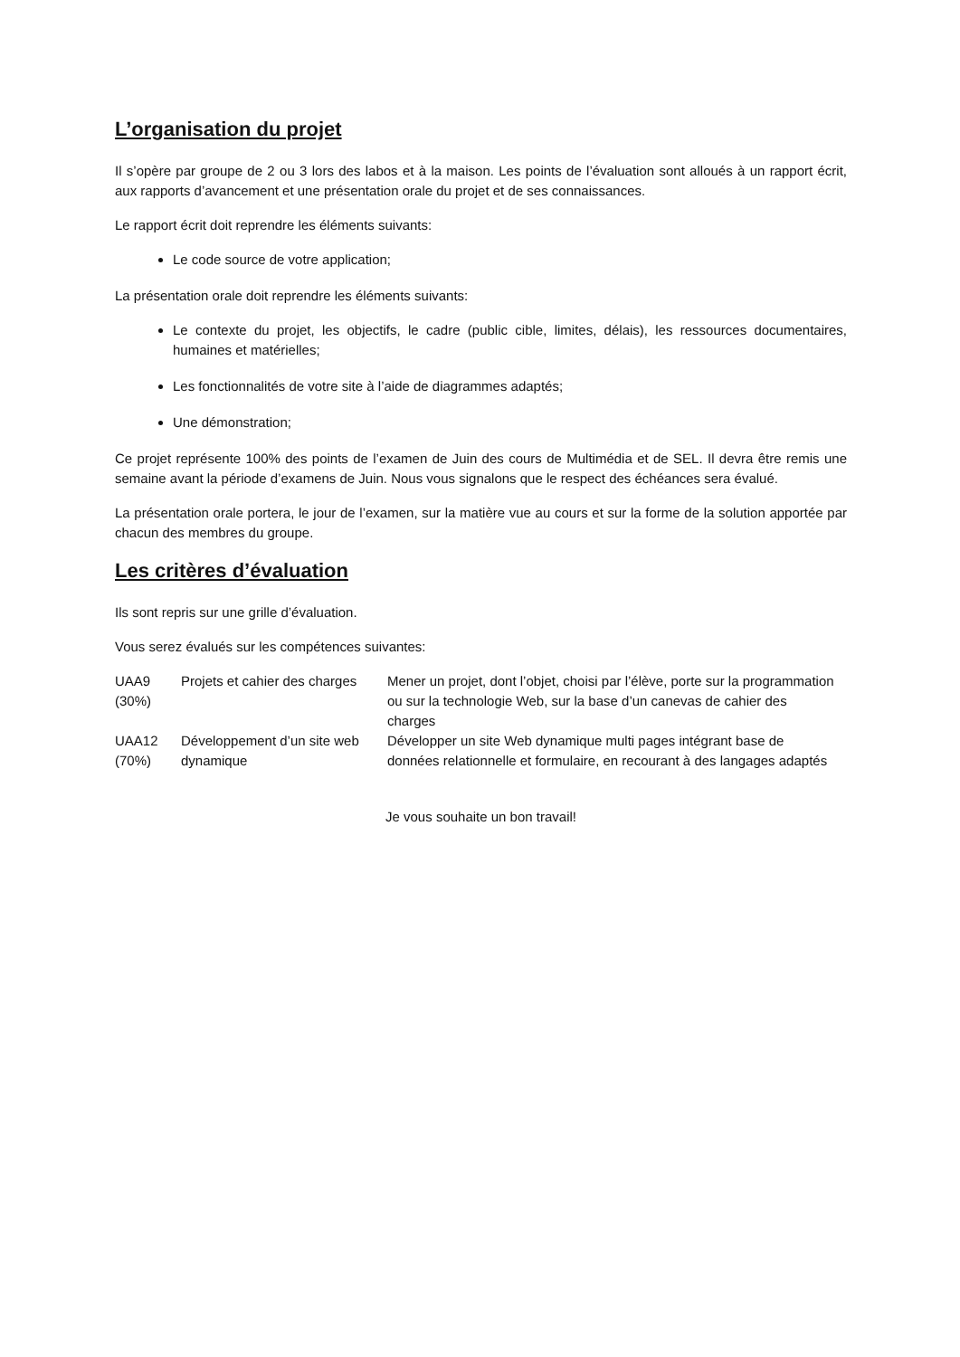L’organisation du projet
Il s’opère par groupe de 2 ou 3 lors des labos et à la maison. Les points de l’évaluation sont alloués à un rapport écrit, aux rapports d’avancement et une présentation orale du projet et de ses connaissances.
Le rapport écrit doit reprendre les éléments suivants:
Le code source de votre application;
La présentation orale doit reprendre les éléments suivants:
Le contexte du projet, les objectifs, le cadre (public cible, limites, délais), les ressources documentaires, humaines et matérielles;
Les fonctionnalités de votre site à l’aide de diagrammes adaptés;
Une démonstration;
Ce projet représente 100% des points de l’examen de Juin des cours de Multimédia et de SEL. Il devra être remis une semaine avant la période d’examens de Juin. Nous vous signalons que le respect des échéances sera évalué.
La présentation orale portera, le jour de l’examen, sur la matière vue au cours et sur la forme de la solution apportée par chacun des membres du groupe.
Les critères d’évaluation
Ils sont repris sur une grille d’évaluation.
Vous serez évalués sur les compétences suivantes:
| UAA9 (30%) | Projets et cahier des charges | Mener un projet, dont l’objet, choisi par l’élève, porte sur la programmation ou sur la technologie Web, sur la base d’un canevas de cahier des charges |
| UAA12 (70%) | Développement d’un site web dynamique | Développer un site Web dynamique multi pages intégrant base de données relationnelle et formulaire, en recourant à des langages adaptés |
Je vous souhaite un bon travail!